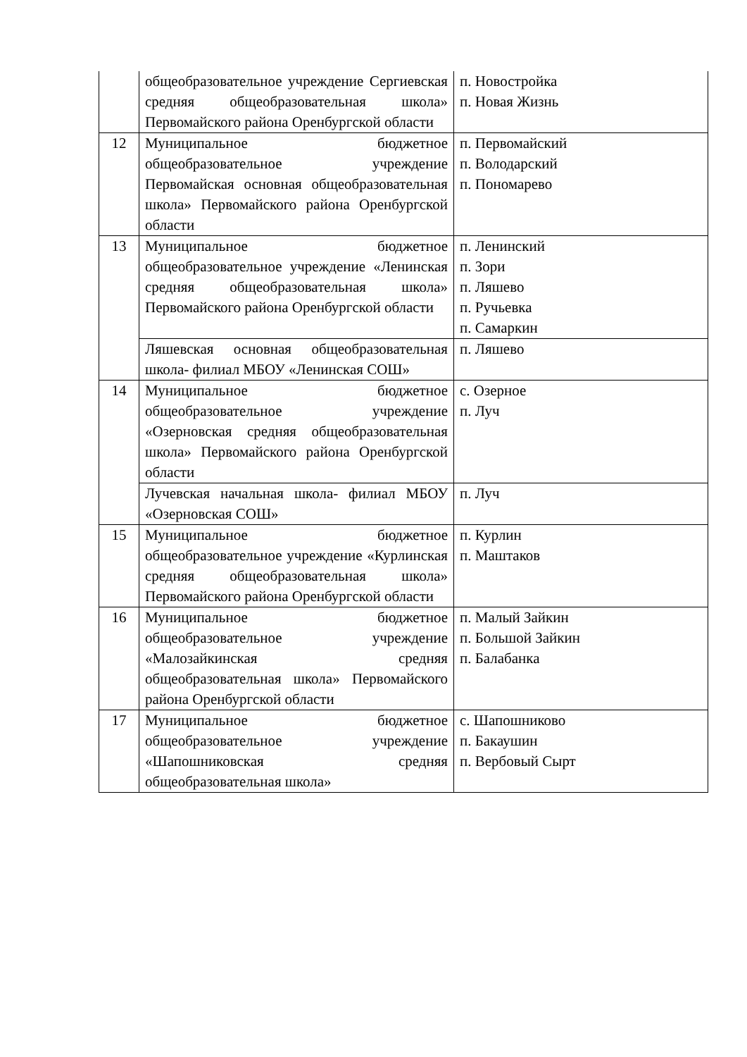| | общеобразовательное учреждение Сергиевская средняя общеобразовательная школа» Первомайского района Оренбургской области | п. Новостройка п. Новая Жизнь |
| 12 | Муниципальное бюджетное общеобразовательное учреждение Первомайская основная общеобразовательная школа» Первомайского района Оренбургской области | п. Первомайский п. Володарский п. Пономарево |
| 13 | Муниципальное бюджетное общеобразовательное учреждение «Ленинская средняя общеобразовательная школа» Первомайского района Оренбургской области | п. Ленинский п. Зори п. Ляшево п. Ручьевка п. Самаркин |
| | Ляшевская основная общеобразовательная школа- филиал МБОУ «Ленинская СОШ» | п. Ляшево |
| 14 | Муниципальное бюджетное общеобразовательное учреждение «Озерновская средняя общеобразовательная школа» Первомайского района Оренбургской области | с. Озерное п. Луч |
| | Лучевская начальная школа- филиал МБОУ «Озерновская СОШ» | п. Луч |
| 15 | Муниципальное бюджетное общеобразовательное учреждение «Курлинская средняя общеобразовательная школа» Первомайского района Оренбургской области | п. Курлин п. Маштаков |
| 16 | Муниципальное бюджетное общеобразовательное учреждение «Малозайкинская средняя общеобразовательная школа» Первомайского района Оренбургской области | п. Малый Зайкин п. Большой Зайкин п. Балабанка |
| 17 | Муниципальное бюджетное общеобразовательное учреждение «Шапошниковская средняя общеобразовательная школа» | с. Шапошниково п. Бакаушин п. Вербовый Сырт |